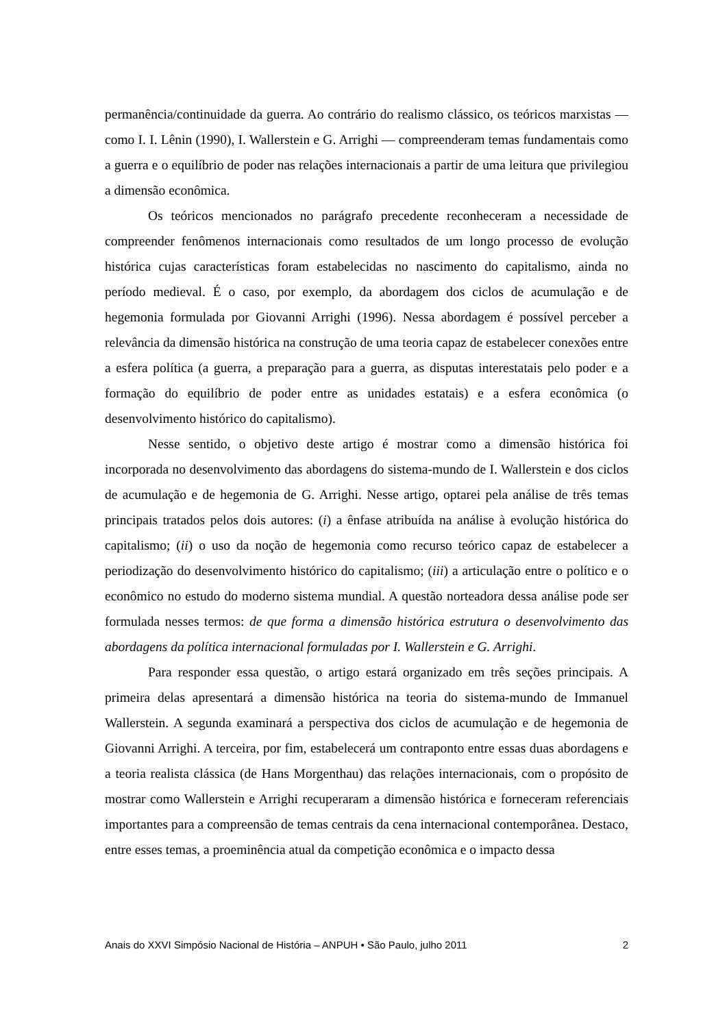permanência/continuidade da guerra. Ao contrário do realismo clássico, os teóricos marxistas — como I. I. Lênin (1990), I. Wallerstein e G. Arrighi — compreenderam temas fundamentais como a guerra e o equilíbrio de poder nas relações internacionais a partir de uma leitura que privilegiou a dimensão econômica.
Os teóricos mencionados no parágrafo precedente reconheceram a necessidade de compreender fenômenos internacionais como resultados de um longo processo de evolução histórica cujas características foram estabelecidas no nascimento do capitalismo, ainda no período medieval. É o caso, por exemplo, da abordagem dos ciclos de acumulação e de hegemonia formulada por Giovanni Arrighi (1996). Nessa abordagem é possível perceber a relevância da dimensão histórica na construção de uma teoria capaz de estabelecer conexões entre a esfera política (a guerra, a preparação para a guerra, as disputas interestatais pelo poder e a formação do equilíbrio de poder entre as unidades estatais) e a esfera econômica (o desenvolvimento histórico do capitalismo).
Nesse sentido, o objetivo deste artigo é mostrar como a dimensão histórica foi incorporada no desenvolvimento das abordagens do sistema-mundo de I. Wallerstein e dos ciclos de acumulação e de hegemonia de G. Arrighi. Nesse artigo, optarei pela análise de três temas principais tratados pelos dois autores: (i) a ênfase atribuída na análise à evolução histórica do capitalismo; (ii) o uso da noção de hegemonia como recurso teórico capaz de estabelecer a periodização do desenvolvimento histórico do capitalismo; (iii) a articulação entre o político e o econômico no estudo do moderno sistema mundial. A questão norteadora dessa análise pode ser formulada nesses termos: de que forma a dimensão histórica estrutura o desenvolvimento das abordagens da política internacional formuladas por I. Wallerstein e G. Arrighi.
Para responder essa questão, o artigo estará organizado em três seções principais. A primeira delas apresentará a dimensão histórica na teoria do sistema-mundo de Immanuel Wallerstein. A segunda examinará a perspectiva dos ciclos de acumulação e de hegemonia de Giovanni Arrighi. A terceira, por fim, estabelecerá um contraponto entre essas duas abordagens e a teoria realista clássica (de Hans Morgenthau) das relações internacionais, com o propósito de mostrar como Wallerstein e Arrighi recuperaram a dimensão histórica e forneceram referenciais importantes para a compreensão de temas centrais da cena internacional contemporânea. Destaco, entre esses temas, a proeminência atual da competição econômica e o impacto dessa
Anais do XXVI Simpósio Nacional de História – ANPUH • São Paulo, julho 2011 2